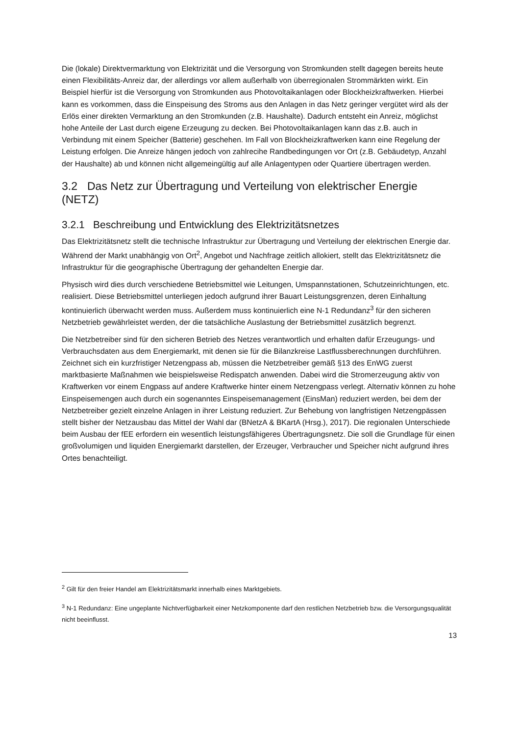Die (lokale) Direktvermarktung von Elektrizität und die Versorgung von Stromkunden stellt dagegen bereits heute einen Flexibilitäts-Anreiz dar, der allerdings vor allem außerhalb von überregionalen Strommärkten wirkt. Ein Beispiel hierfür ist die Versorgung von Stromkunden aus Photovoltaikanlagen oder Blockheizkraftwerken. Hierbei kann es vorkommen, dass die Einspeisung des Stroms aus den Anlagen in das Netz geringer vergütet wird als der Erlös einer direkten Vermarktung an den Stromkunden (z.B. Haushalte). Dadurch entsteht ein Anreiz, möglichst hohe Anteile der Last durch eigene Erzeugung zu decken. Bei Photovoltaikanlagen kann das z.B. auch in Verbindung mit einem Speicher (Batterie) geschehen. Im Fall von Blockheizkraftwerken kann eine Regelung der Leistung erfolgen. Die Anreize hängen jedoch von zahlrecihe Randbedingungen vor Ort (z.B. Gebäudetyp, Anzahl der Haushalte) ab und können nicht allgemeingültig auf alle Anlagentypen oder Quartiere übertragen werden.
3.2 Das Netz zur Übertragung und Verteilung von elektrischer Energie (NETZ)
3.2.1 Beschreibung und Entwicklung des Elektrizitätsnetzes
Das Elektrizitätsnetz stellt die technische Infrastruktur zur Übertragung und Verteilung der elektrischen Energie dar. Während der Markt unabhängig von Ort<sup>2</sup>, Angebot und Nachfrage zeitlich allokiert, stellt das Elektrizitätsnetz die Infrastruktur für die geographische Übertragung der gehandelten Energie dar.
Physisch wird dies durch verschiedene Betriebsmittel wie Leitungen, Umspannstationen, Schutzeinrichtungen, etc. realisiert. Diese Betriebsmittel unterliegen jedoch aufgrund ihrer Bauart Leistungsgrenzen, deren Einhaltung kontinuierlich überwacht werden muss. Außerdem muss kontinuierlich eine N-1 Redundanz<sup>3</sup> für den sicheren Netzbetrieb gewährleistet werden, der die tatsächliche Auslastung der Betriebsmittel zusätzlich begrenzt.
Die Netzbetreiber sind für den sicheren Betrieb des Netzes verantwortlich und erhalten dafür Erzeugungs- und Verbrauchsdaten aus dem Energiemarkt, mit denen sie für die Bilanzkreise Lastflussberechnungen durchführen. Zeichnet sich ein kurzfristiger Netzengpass ab, müssen die Netzbetreiber gemäß §13 des EnWG zuerst marktbasierte Maßnahmen wie beispielsweise Redispatch anwenden. Dabei wird die Stromerzeugung aktiv von Kraftwerken vor einem Engpass auf andere Kraftwerke hinter einem Netzengpass verlegt. Alternativ können zu hohe Einspeisemengen auch durch ein sogenanntes Einspeisemanagement (EinsMan) reduziert werden, bei dem der Netzbetreiber gezielt einzelne Anlagen in ihrer Leistung reduziert. Zur Behebung von langfristigen Netzengpässen stellt bisher der Netzausbau das Mittel der Wahl dar (BNetzA & BKartA (Hrsg.), 2017). Die regionalen Unterschiede beim Ausbau der fEE erfordern ein wesentlich leistungsfähigeres Übertragungsnetz. Die soll die Grundlage für einen großvolumigen und liquiden Energiemarkt darstellen, der Erzeuger, Verbraucher und Speicher nicht aufgrund ihres Ortes benachteiligt.
<sup>2</sup> Gilt für den freier Handel am Elektrizitätsmarkt innerhalb eines Marktgebiets.
<sup>3</sup> N-1 Redundanz: Eine ungeplante Nichtverfügbarkeit einer Netzkomponente darf den restlichen Netzbetrieb bzw. die Versorgungsqualität nicht beeinflusst.
13